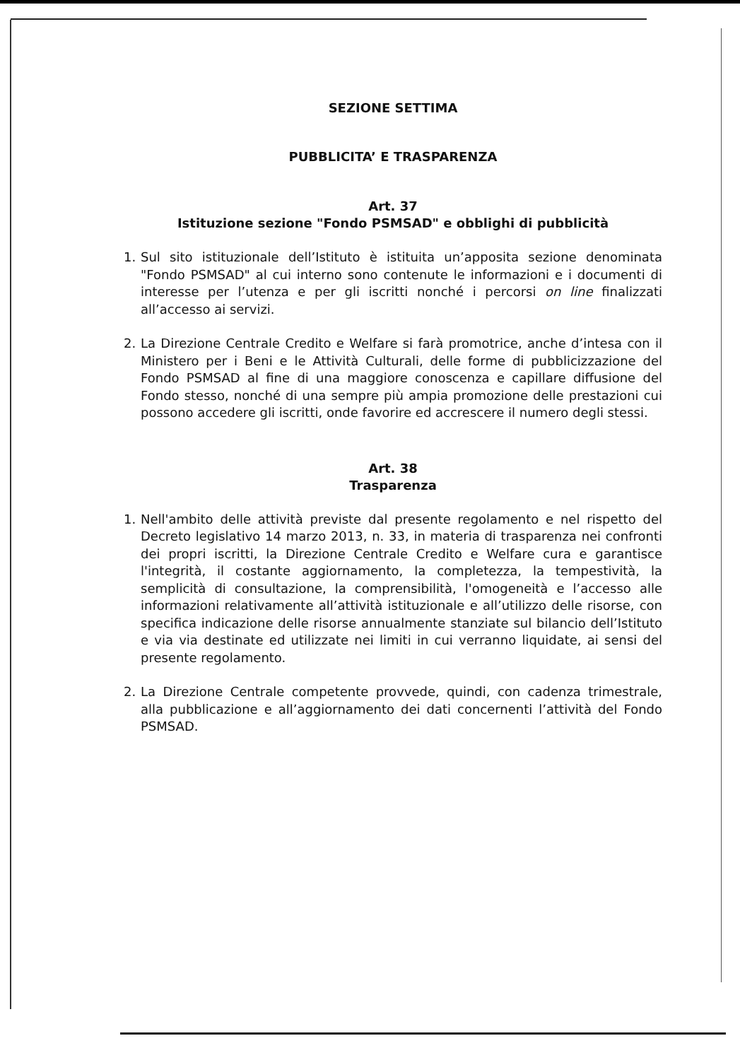SEZIONE SETTIMA
PUBBLICITA’ E TRASPARENZA
Art. 37
Istituzione sezione "Fondo PSMSAD" e obblighi di pubblicità
1. Sul sito istituzionale dell’Istituto è istituita un’apposita sezione denominata "Fondo PSMSAD" al cui interno sono contenute le informazioni e i documenti di interesse per l’utenza e per gli iscritti nonché i percorsi on line finalizzati all’accesso ai servizi.
2. La Direzione Centrale Credito e Welfare si farà promotrice, anche d’intesa con il Ministero per i Beni e le Attività Culturali, delle forme di pubblicizzazione del Fondo PSMSAD al fine di una maggiore conoscenza e capillare diffusione del Fondo stesso, nonché di una sempre più ampia promozione delle prestazioni cui possono accedere gli iscritti, onde favorire ed accrescere il numero degli stessi.
Art. 38
Trasparenza
1. Nell'ambito delle attività previste dal presente regolamento e nel rispetto del Decreto legislativo 14 marzo 2013, n. 33, in materia di trasparenza nei confronti dei propri iscritti, la Direzione Centrale Credito e Welfare cura e garantisce l'integrità, il costante aggiornamento, la completezza, la tempestività, la semplicità di consultazione, la comprensibilità, l'omogeneità e l’accesso alle informazioni relativamente all’attività istituzionale e all’utilizzo delle risorse, con specifica indicazione delle risorse annualmente stanziate sul bilancio dell’Istituto e via via destinate ed utilizzate nei limiti in cui verranno liquidate, ai sensi del presente regolamento.
2. La Direzione Centrale competente provvede, quindi, con cadenza trimestrale, alla pubblicazione e all’aggiornamento dei dati concernenti l’attività del Fondo PSMSAD.